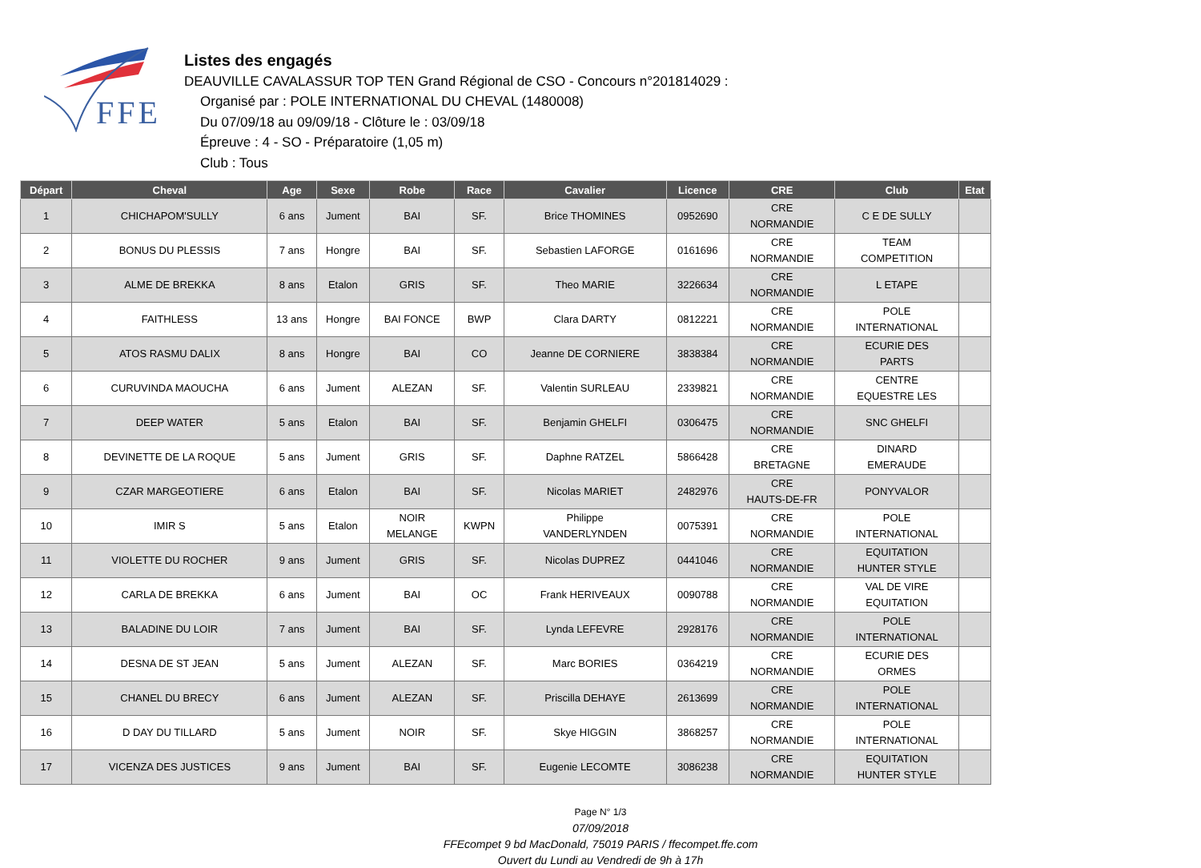FFE
Listes des engagés
DEAUVILLE CAVALASSUR TOP TEN Grand Régional de CSO - Concours n°201814029 :
Organisé par : POLE INTERNATIONAL DU CHEVAL (1480008)
Du 07/09/18 au 09/09/18 - Clôture le : 03/09/18
Épreuve : 4 - SO - Préparatoire (1,05 m)
Club : Tous
| Départ | Cheval | Age | Sexe | Robe | Race | Cavalier | Licence | CRE | Club | Etat |
| --- | --- | --- | --- | --- | --- | --- | --- | --- | --- | --- |
| 1 | CHICHAPOM'SULLY | 6 ans | Jument | BAI | SF. | Brice THOMINES | 0952690 | CRE NORMANDIE | C E DE SULLY | |
| 2 | BONUS DU PLESSIS | 7 ans | Hongre | BAI | SF. | Sebastien LAFORGE | 0161696 | CRE NORMANDIE | TEAM COMPETITION | |
| 3 | ALME DE BREKKA | 8 ans | Etalon | GRIS | SF. | Theo MARIE | 3226634 | CRE NORMANDIE | L ETAPE | |
| 4 | FAITHLESS | 13 ans | Hongre | BAI FONCE | BWP | Clara DARTY | 0812221 | CRE NORMANDIE | POLE INTERNATIONAL | |
| 5 | ATOS RASMU DALIX | 8 ans | Hongre | BAI | CO | Jeanne DE CORNIERE | 3838384 | CRE NORMANDIE | ECURIE DES PARTS | |
| 6 | CURUVINDA MAOUCHA | 6 ans | Jument | ALEZAN | SF. | Valentin SURLEAU | 2339821 | CRE NORMANDIE | CENTRE EQUESTRE LES | |
| 7 | DEEP WATER | 5 ans | Etalon | BAI | SF. | Benjamin GHELFI | 0306475 | CRE NORMANDIE | SNC GHELFI | |
| 8 | DEVINETTE DE LA ROQUE | 5 ans | Jument | GRIS | SF. | Daphne RATZEL | 5866428 | CRE BRETAGNE | DINARD EMERAUDE | |
| 9 | CZAR MARGEOTIERE | 6 ans | Etalon | BAI | SF. | Nicolas MARIET | 2482976 | CRE HAUTS-DE-FR | PONYVALOR | |
| 10 | IMIR S | 5 ans | Etalon | NOIR MELANGE | KWPN | Philippe VANDERLYNDEN | 0075391 | CRE NORMANDIE | POLE INTERNATIONAL | |
| 11 | VIOLETTE DU ROCHER | 9 ans | Jument | GRIS | SF. | Nicolas DUPREZ | 0441046 | CRE NORMANDIE | EQUITATION HUNTER STYLE | |
| 12 | CARLA DE BREKKA | 6 ans | Jument | BAI | OC | Frank HERIVEAUX | 0090788 | CRE NORMANDIE | VAL DE VIRE EQUITATION | |
| 13 | BALADINE DU LOIR | 7 ans | Jument | BAI | SF. | Lynda LEFEVRE | 2928176 | CRE NORMANDIE | POLE INTERNATIONAL | |
| 14 | DESNA DE ST JEAN | 5 ans | Jument | ALEZAN | SF. | Marc BORIES | 0364219 | CRE NORMANDIE | ECURIE DES ORMES | |
| 15 | CHANEL DU BRECY | 6 ans | Jument | ALEZAN | SF. | Priscilla DEHAYE | 2613699 | CRE NORMANDIE | POLE INTERNATIONAL | |
| 16 | D DAY DU TILLARD | 5 ans | Jument | NOIR | SF. | Skye HIGGIN | 3868257 | CRE NORMANDIE | POLE INTERNATIONAL | |
| 17 | VICENZA DES JUSTICES | 9 ans | Jument | BAI | SF. | Eugenie LECOMTE | 3086238 | CRE NORMANDIE | EQUITATION HUNTER STYLE | |
Page N° 1/3
07/09/2018
FFEcompet 9 bd MacDonald, 75019 PARIS / ffecompet.ffe.com
Ouvert du Lundi au Vendredi de 9h à 17h